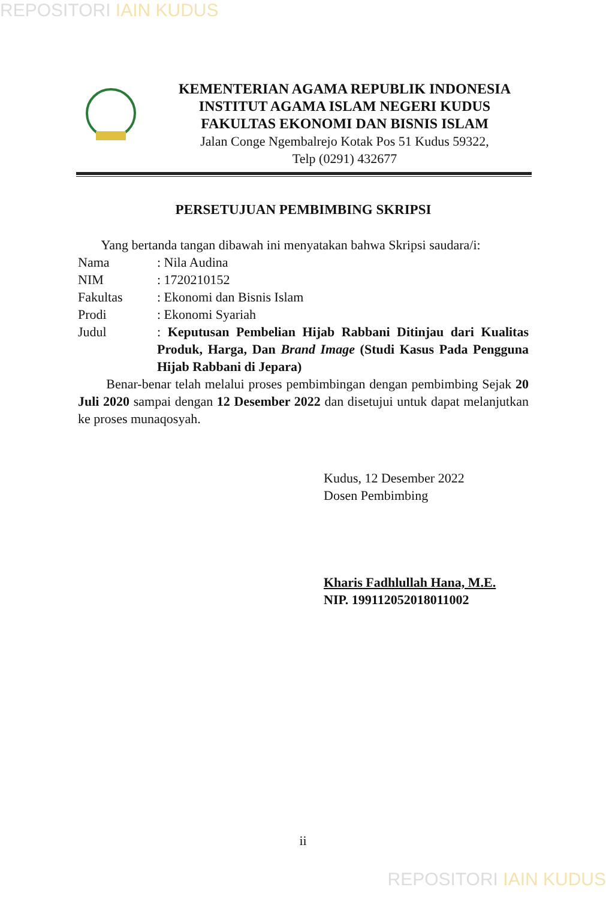REPOSITORI IAIN KUDUS
KEMENTERIAN AGAMA REPUBLIK INDONESIA
INSTITUT AGAMA ISLAM NEGERI KUDUS
FAKULTAS EKONOMI DAN BISNIS ISLAM
Jalan Conge Ngembalrejo Kotak Pos 51 Kudus 59322,
Telp (0291) 432677
PERSETUJUAN PEMBIMBING SKRIPSI
Yang bertanda tangan dibawah ini menyatakan bahwa Skripsi saudara/i:
| Nama | : Nila Audina |
| NIM | : 1720210152 |
| Fakultas | : Ekonomi dan Bisnis Islam |
| Prodi | : Ekonomi Syariah |
| Judul | : Keputusan Pembelian Hijab Rabbani Ditinjau dari Kualitas Produk, Harga, Dan Brand Image (Studi Kasus Pada Pengguna Hijab Rabbani di Jepara) |
Benar-benar telah melalui proses pembimbingan dengan pembimbing Sejak 20 Juli 2020 sampai dengan 12 Desember 2022 dan disetujui untuk dapat melanjutkan ke proses munaqosyah.
Kudus, 12 Desember 2022
Dosen Pembimbing
Kharis Fadhlullah Hana, M.E.
NIP. 199112052018011002
ii
REPOSITORI IAIN KUDUS